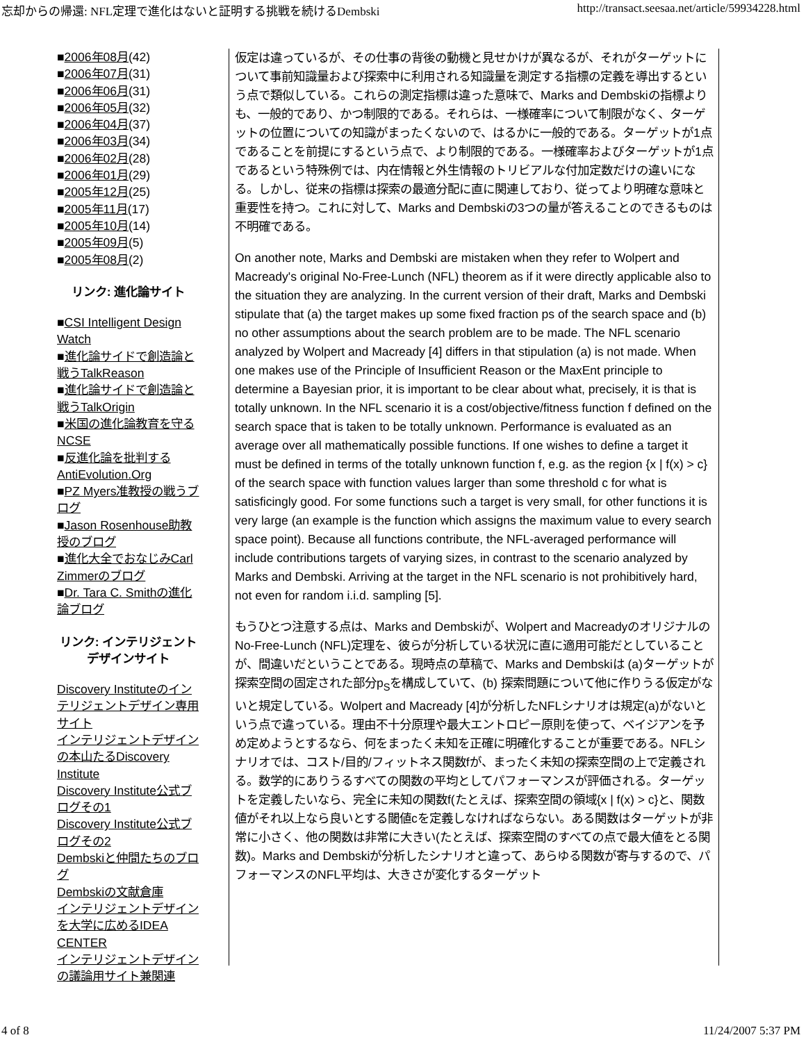忘却からの帰還: NFL定理で進化はないと証明する挑戦を続けるDembski http://transact.seesaa.net/article/59934228.html
■2006年08月(42)
■2006年07月(31)
■2006年06月(31)
■2006年05月(32)
■2006年04月(37)
■2006年03月(34)
■2006年02月(28)
■2006年01月(29)
■2005年12月(25)
■2005年11月(17)
■2005年10月(14)
■2005年09月(5)
■2005年08月(2)
リンク: 進化論サイト
■CSI Intelligent Design Watch
■進化論サイドで創造論と戦うTalkReason
■進化論サイドで創造論と戦うTalkOrigin
■米国の進化論教育を守るNCSE
■反進化論を批判するAntiEvolution.Org
■PZ Myers准教授の戦うブログ
■Jason Rosenhouse助教授のブログ
■進化大全でおなじみCarl Zimmerのブログ
■Dr. Tara C. Smithの進化論ブログ
リンク: インテリジェント
デザインサイト
Discovery Instituteのインテリジェントデザイン専用サイト
インテリジェントデザインの本山たるDiscovery Institute
Discovery Institute公式ブログその1
Discovery Institute公式ブログその2
Dembskiと仲間たちのブログ
Dembskiの文献倉庫
インテリジェントデザインを大学に広めるIDEA CENTER
インテリジェントデザインの議論用サイト兼関連
仮定は違っているが、その仕事の背後の動機と見せかけが異なるが、それがターゲットについて事前知識量および探索中に利用される知識量を測定する指標の定義を導出するという点で類似している。これらの測定指標は違った意味で、Marks and Dembskiの指標よりも、一般的であり、かつ制限的である。それらは、一様確率について制限がなく、ターゲットの位置についての知識がまったくないので、はるかに一般的である。ターゲットが1点であることを前提にするという点で、より制限的である。一様確率およびターゲットが1点であるという特殊例では、内在情報と外生情報のトリビアルな付加定数だけの違いになる。しかし、従来の指標は探索の最適分配に直に関連しており、従ってより明確な意味と重要性を持つ。これに対して、Marks and Dembskiの3つの量が答えることのできるものは不明確である。
On another note, Marks and Dembski are mistaken when they refer to Wolpert and Macready's original No-Free-Lunch (NFL) theorem as if it were directly applicable also to the situation they are analyzing. In the current version of their draft, Marks and Dembski stipulate that (a) the target makes up some fixed fraction ps of the search space and (b) no other assumptions about the search problem are to be made. The NFL scenario analyzed by Wolpert and Macready [4] differs in that stipulation (a) is not made. When one makes use of the Principle of Insufficient Reason or the MaxEnt principle to determine a Bayesian prior, it is important to be clear about what, precisely, it is that is totally unknown. In the NFL scenario it is a cost/objective/fitness function f defined on the search space that is taken to be totally unknown. Performance is evaluated as an average over all mathematically possible functions. If one wishes to define a target it must be defined in terms of the totally unknown function f, e.g. as the region {x | f(x) > c} of the search space with function values larger than some threshold c for what is satisficingly good. For some functions such a target is very small, for other functions it is very large (an example is the function which assigns the maximum value to every search space point). Because all functions contribute, the NFL-averaged performance will include contributions targets of varying sizes, in contrast to the scenario analyzed by Marks and Dembski. Arriving at the target in the NFL scenario is not prohibitively hard, not even for random i.i.d. sampling [5].
もうひとつ注意する点は、Marks and Dembskiが、Wolpert and MacreadyのオリジナルのNo-Free-Lunch (NFL)定理を、彼らが分析している状況に直に適用可能だとしていることが、間違いだということである。現時点の草稿で、Marks and Dembskiは (a)ターゲットが探索空間の固定された部分p<sub>S</sub>を構成していて、(b) 探索問題について他に作りうる仮定がないと規定している。Wolpert and Macready [4]が分析したNFLシナリオは規定(a)がないという点で違っている。理由不十分原理や最大エントロピー原則を使って、ベイジアンを予め定めようとするなら、何をまったく未知を正確に明確化することが重要である。NFLシナリオでは、コスト/目的/フィットネス関数fが、まったく未知の探索空間の上で定義される。数学的にありうるすべての関数の平均としてパフォーマンスが評価される。ターゲットを定義したいなら、完全に未知の関数f(たとえば、探索空間の領域{x | f(x) > c}と、関数値がそれ以上なら良いとする閾値cを定義しなければならない。ある関数はターゲットが非常に小さく、他の関数は非常に大きい(たとえば、探索空間のすべての点で最大値をとる関数)。Marks and Dembskiが分析したシナリオと違って、あらゆる関数が寄与するので、パフォーマンスのNFL平均は、大きさが変化するターゲット
4 of 8 11/24/2007 5:37 PM